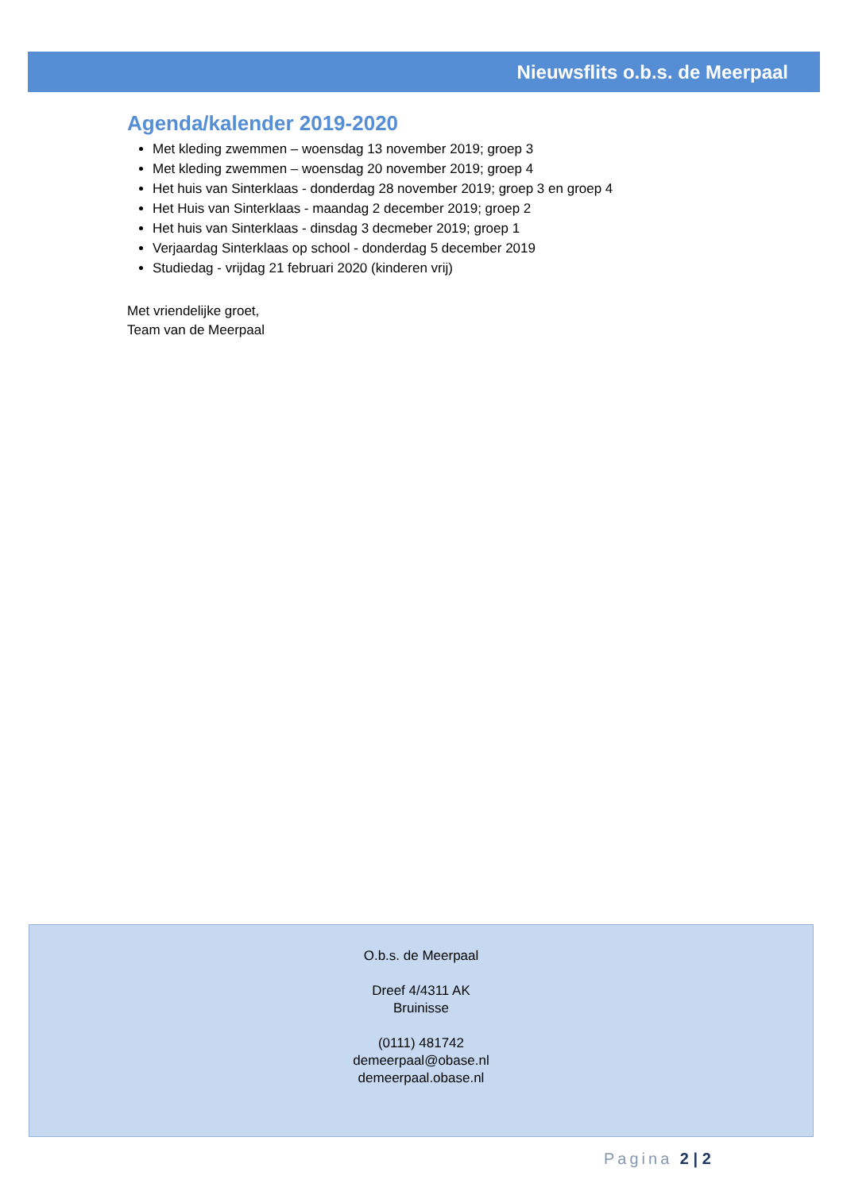Nieuwsflits o.b.s. de Meerpaal
Agenda/kalender 2019-2020
Met kleding zwemmen – woensdag 13 november 2019; groep 3
Met kleding zwemmen – woensdag 20 november 2019; groep 4
Het huis van Sinterklaas - donderdag 28 november 2019; groep 3 en groep 4
Het Huis van Sinterklaas - maandag 2 december 2019; groep 2
Het huis van Sinterklaas - dinsdag 3 decmeber 2019; groep 1
Verjaardag Sinterklaas op school - donderdag 5 december 2019
Studiedag - vrijdag 21 februari 2020 (kinderen vrij)
Met vriendelijke groet,
Team van de Meerpaal
O.b.s. de Meerpaal
Dreef 4/4311 AK
Bruinisse
(0111) 481742
demeerpaal@obase.nl
demeerpaal.obase.nl
Pagina 2 | 2